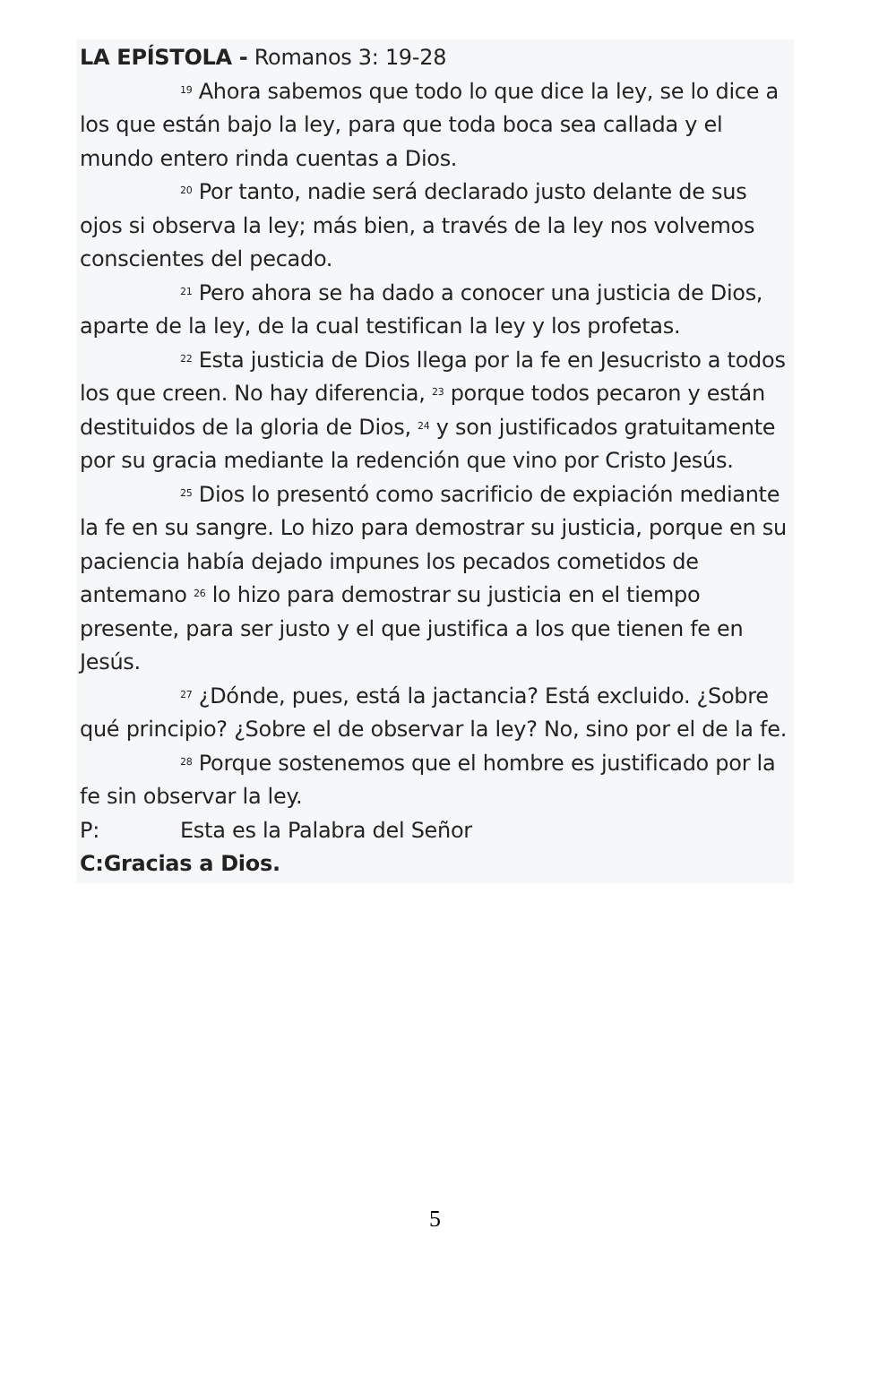LA EPÍSTOLA - Romanos 3: 19-28
<sup>19</sup> Ahora sabemos que todo lo que dice la ley, se lo dice a los que están bajo la ley, para que toda boca sea callada y el mundo entero rinda cuentas a Dios.
<sup>20</sup> Por tanto, nadie será declarado justo delante de sus ojos si observa la ley; más bien, a través de la ley nos volvemos conscientes del pecado.
<sup>21</sup> Pero ahora se ha dado a conocer una justicia de Dios, aparte de la ley, de la cual testifican la ley y los profetas.
<sup>22</sup> Esta justicia de Dios llega por la fe en Jesucristo a todos los que creen. No hay diferencia, <sup>23</sup> porque todos pecaron y están destituidos de la gloria de Dios, <sup>24</sup> y son justificados gratuitamente por su gracia mediante la redención que vino por Cristo Jesús.
<sup>25</sup> Dios lo presentó como sacrificio de expiación mediante la fe en su sangre. Lo hizo para demostrar su justicia, porque en su paciencia había dejado impunes los pecados cometidos de antemano <sup>26</sup> lo hizo para demostrar su justicia en el tiempo presente, para ser justo y el que justifica a los que tienen fe en Jesús.
<sup>27</sup> ¿Dónde, pues, está la jactancia? Está excluido. ¿Sobre qué principio? ¿Sobre el de observar la ley? No, sino por el de la fe.
<sup>28</sup> Porque sostenemos que el hombre es justificado por la fe sin observar la ley.
P: Esta es la Palabra del Señor
C: Gracias a Dios.
5